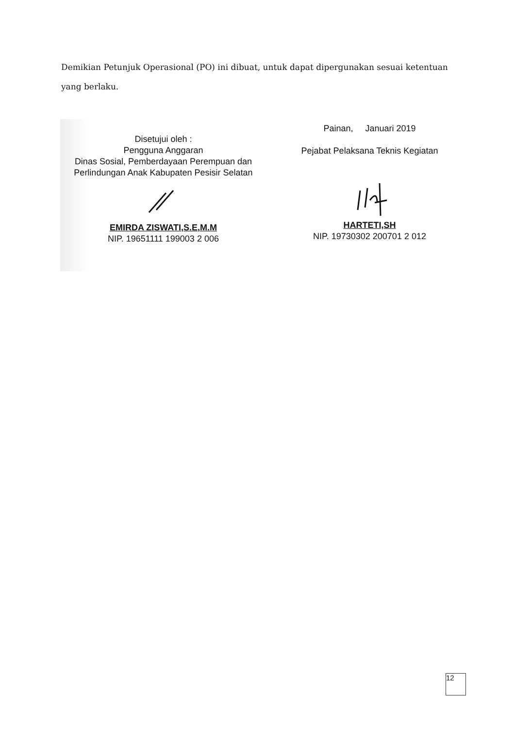Demikian Petunjuk Operasional (PO) ini dibuat, untuk dapat dipergunakan sesuai ketentuan yang berlaku.
Disetujui oleh :
Pengguna Anggaran
Dinas Sosial, Pemberdayaan Perempuan dan
Perlindungan Anak Kabupaten Pesisir Selatan EMIRDA ZISWATI,S.E,M.M
NIP. 19651111 199003 2 006
Painan, Januari 2019
Pejabat Pelaksana Teknis Kegiatan HARTETI,SH
NIP. 19730302 200701 2 012
12